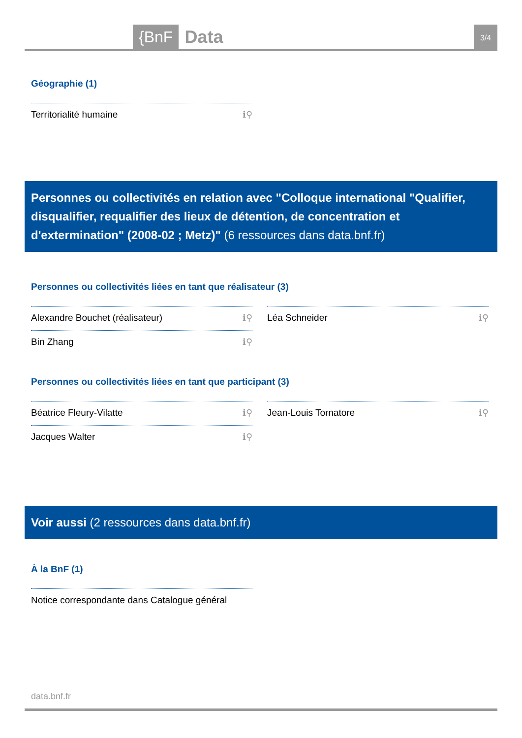{BnF Data 3/4
Géographie (1)
Territorialité humaine ℹ⚲
Personnes ou collectivités en relation avec "Colloque international "Qualifier, disqualifier, requalifier des lieux de détention, de concentration et d'extermination" (2008-02 ; Metz)" (6 ressources dans data.bnf.fr)
Personnes ou collectivités liées en tant que réalisateur (3)
Alexandre Bouchet (réalisateur) ℹ⚲
Bin Zhang ℹ⚲
Léa Schneider ℹ⚲
Personnes ou collectivités liées en tant que participant (3)
Béatrice Fleury-Vilatte ℹ⚲
Jacques Walter ℹ⚲
Jean-Louis Tornatore ℹ⚲
Voir aussi (2 ressources dans data.bnf.fr)
À la BnF (1)
Notice correspondante dans Catalogue général
data.bnf.fr